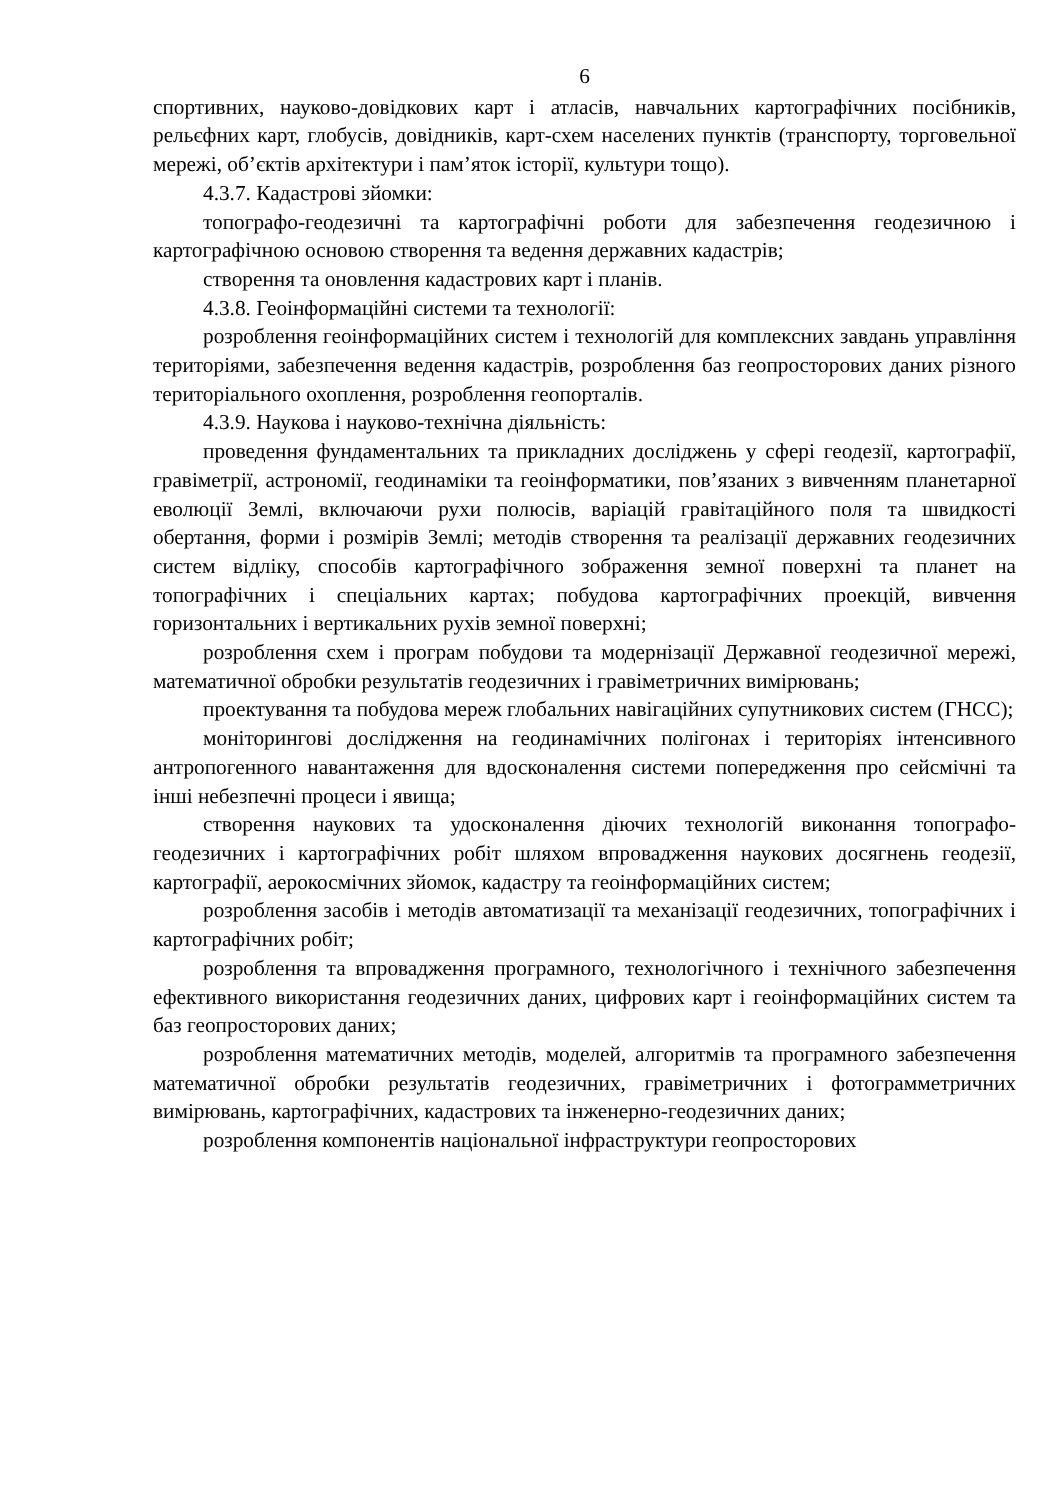6
спортивних, науково-довідкових карт і атласів, навчальних картографічних посібників, рельєфних карт, глобусів, довідників, карт-схем населених пунктів (транспорту, торговельної мережі, об’єктів архітектури і пам’яток історії, культури тощо).
4.3.7. Кадастрові зйомки:
топографо-геодезичні та картографічні роботи для забезпечення геодезичною і картографічною основою створення та ведення державних кадастрів;
створення та оновлення кадастрових карт і планів.
4.3.8. Геоінформаційні системи та технології:
розроблення геоінформаційних систем і технологій для комплексних завдань управління територіями, забезпечення ведення кадастрів, розроблення баз геопросторових даних різного територіального охоплення, розроблення геопорталів.
4.3.9. Наукова і науково-технічна діяльність:
проведення фундаментальних та прикладних досліджень у сфері геодезії, картографії, гравіметрії, астрономії, геодинаміки та геоінформатики, пов’язаних з вивченням планетарної еволюції Землі, включаючи рухи полюсів, варіацій гравітаційного поля та швидкості обертання, форми і розмірів Землі; методів створення та реалізації державних геодезичних систем відліку, способів картографічного зображення земної поверхні та планет на топографічних і спеціальних картах; побудова картографічних проекцій, вивчення горизонтальних і вертикальних рухів земної поверхні;
розроблення схем і програм побудови та модернізації Державної геодезичної мережі, математичної обробки результатів геодезичних і гравіметричних вимірювань;
проектування та побудова мереж глобальних навігаційних супутникових систем (ГНСС);
моніторингові дослідження на геодинамічних полігонах і територіях інтенсивного антропогенного навантаження для вдосконалення системи попередження про сейсмічні та інші небезпечні процеси і явища;
створення наукових та удосконалення діючих технологій виконання топографо-геодезичних і картографічних робіт шляхом впровадження наукових досягнень геодезії, картографії, аерокосмічних зйомок, кадастру та геоінформаційних систем;
розроблення засобів і методів автоматизації та механізації геодезичних, топографічних і картографічних робіт;
розроблення та впровадження програмного, технологічного і технічного забезпечення ефективного використання геодезичних даних, цифрових карт і геоінформаційних систем та баз геопросторових даних;
розроблення математичних методів, моделей, алгоритмів та програмного забезпечення математичної обробки результатів геодезичних, гравіметричних і фотограмметричних вимірювань, картографічних, кадастрових та інженерно-геодезичних даних;
розроблення компонентів національної інфраструктури геопросторових